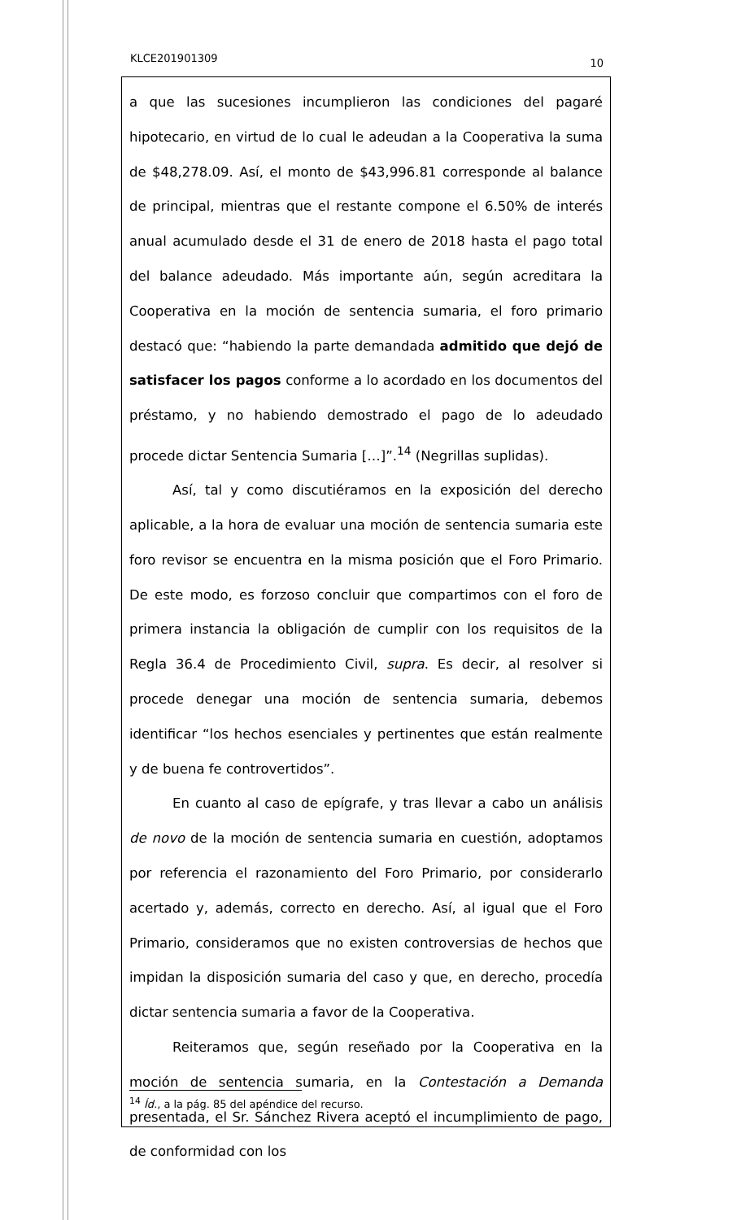KLCE201901309 10
a que las sucesiones incumplieron las condiciones del pagaré hipotecario, en virtud de lo cual le adeudan a la Cooperativa la suma de $48,278.09. Así, el monto de $43,996.81 corresponde al balance de principal, mientras que el restante compone el 6.50% de interés anual acumulado desde el 31 de enero de 2018 hasta el pago total del balance adeudado. Más importante aún, según acreditara la Cooperativa en la moción de sentencia sumaria, el foro primario destacó que: “habiendo la parte demandada admitido que dejó de satisfacer los pagos conforme a lo acordado en los documentos del préstamo, y no habiendo demostrado el pago de lo adeudado procede dictar Sentencia Sumaria […]”.<sup>14</sup> (Negrillas suplidas).
Así, tal y como discutiéramos en la exposición del derecho aplicable, a la hora de evaluar una moción de sentencia sumaria este foro revisor se encuentra en la misma posición que el Foro Primario. De este modo, es forzoso concluir que compartimos con el foro de primera instancia la obligación de cumplir con los requisitos de la Regla 36.4 de Procedimiento Civil, supra. Es decir, al resolver si procede denegar una moción de sentencia sumaria, debemos identificar “los hechos esenciales y pertinentes que están realmente y de buena fe controvertidos”.
En cuanto al caso de epígrafe, y tras llevar a cabo un análisis de novo de la moción de sentencia sumaria en cuestión, adoptamos por referencia el razonamiento del Foro Primario, por considerarlo acertado y, además, correcto en derecho. Así, al igual que el Foro Primario, consideramos que no existen controversias de hechos que impidan la disposición sumaria del caso y que, en derecho, procedía dictar sentencia sumaria a favor de la Cooperativa.
Reiteramos que, según reseñado por la Cooperativa en la moción de sentencia sumaria, en la Contestación a Demanda presentada, el Sr. Sánchez Rivera aceptó el incumplimiento de pago, de conformidad con los
<sup>14</sup> Íd., a la pág. 85 del apéndice del recurso.